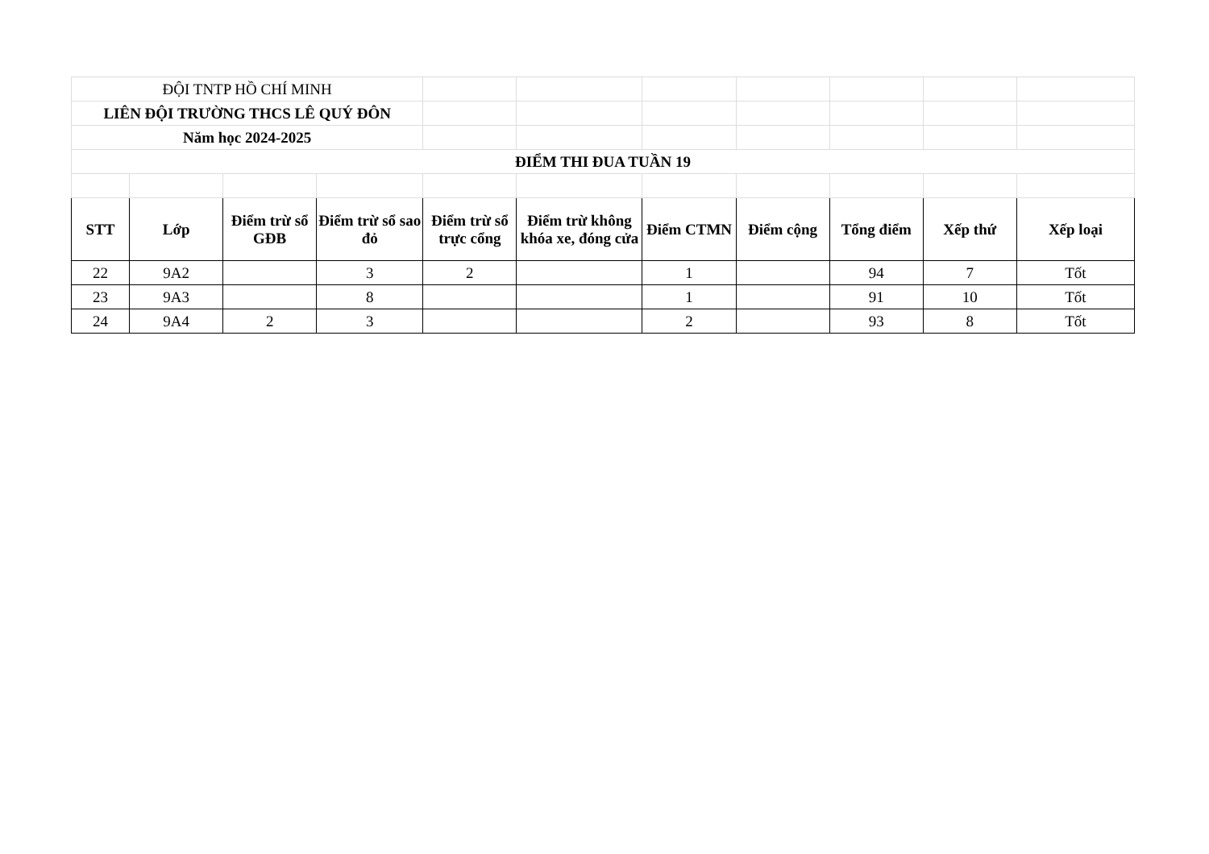| ĐỘI TNTP HỒ CHÍ MINH | | | | | | | | | | |
| LIÊN ĐỘI TRƯỜNG THCS LÊ QUÝ ĐÔN | | | | | | | | | | |
| Năm học 2024-2025 | | | | | | | | | | |
| ĐIỂM THI ĐUA TUẦN 19 | | | | | | | | | | |
| STT | Lớp | Điểm trừ sổ GĐB | Điểm trừ sổ sao đỏ | Điểm trừ sổ trực cổng | Điểm trừ không khóa xe, đóng cửa | Điểm CTMN | Điểm cộng | Tổng điểm | Xếp thứ | Xếp loại |
| 22 | 9A2 | | 3 | 2 | | 1 | | 94 | 7 | Tốt |
| 23 | 9A3 | | 8 | | | 1 | | 91 | 10 | Tốt |
| 24 | 9A4 | 2 | 3 | | | 2 | | 93 | 8 | Tốt |